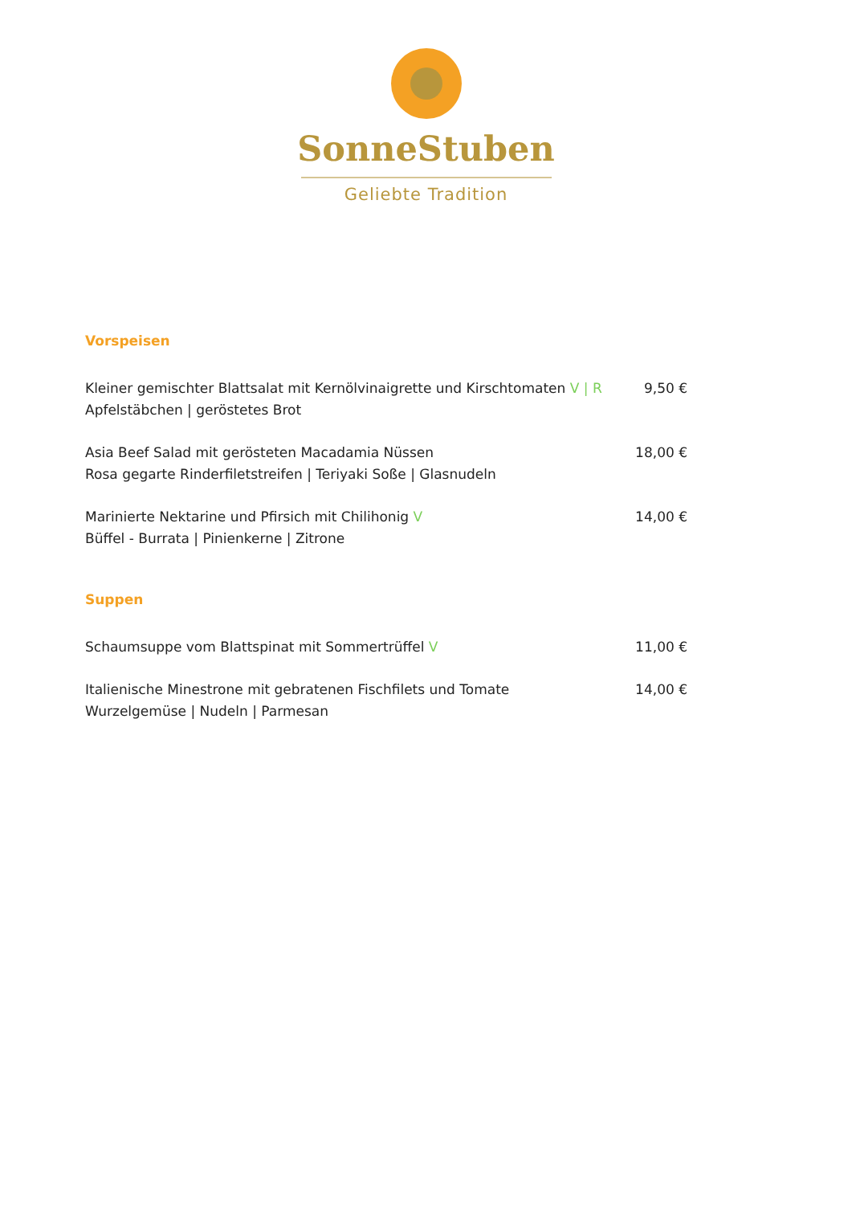SonneStuben
Geliebte Tradition
Vorspeisen
Kleiner gemischter Blattsalat mit Kernölvinaigrette und Kirschtomaten V | R
Apfelstäbchen | geröstetes Brot
9,50 €
Asia Beef Salad mit gerösteten Macadamia Nüssen
Rosa gegarte Rinderfiletstreifen | Teriyaki Soße | Glasnudeln
18,00 €
Marinierte Nektarine und Pfirsich mit Chilihonig V
Büffel - Burrata | Pinienkerne | Zitrone
14,00 €
Suppen
Schaumsuppe vom Blattspinat mit Sommertrüffel V
11,00 €
Italienische Minestrone mit gebratenen Fischfilets und Tomate
Wurzelgemüse | Nudeln | Parmesan
14,00 €